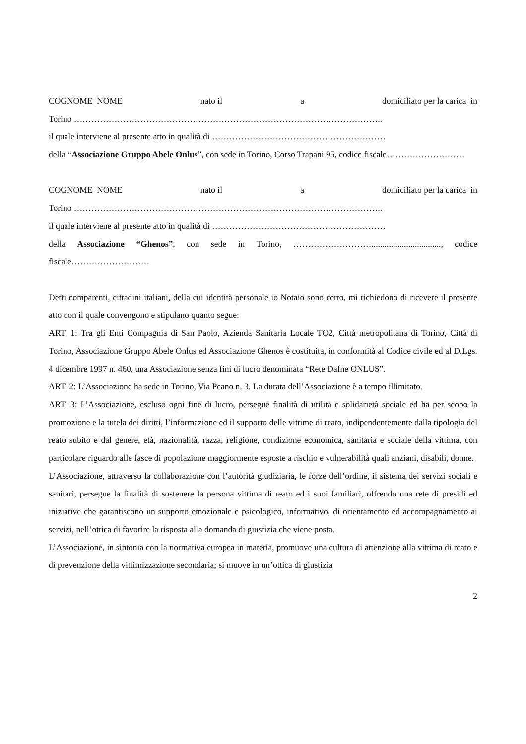COGNOME NOME nato il a domiciliato per la carica in
Torino ……………………………………………………………………………………………..
il quale interviene al presente atto in qualità di ……………………………………………………
della “Associazione Gruppo Abele Onlus”, con sede in Torino, Corso Trapani 95, codice fiscale………………………
COGNOME NOME nato il a domiciliato per la carica in
Torino ……………………………………………………………………………………………..
il quale interviene al presente atto in qualità di ……………………………………………………
della Associazione “Ghenos”, con sede in Torino, ………………………................................, codice fiscale………………………
Detti comparenti, cittadini italiani, della cui identità personale io Notaio sono certo, mi richiedono di ricevere il presente atto con il quale convengono e stipulano quanto segue:
ART. 1: Tra gli Enti Compagnia di San Paolo, Azienda Sanitaria Locale TO2, Città metropolitana di Torino, Città di Torino, Associazione Gruppo Abele Onlus ed Associazione Ghenos è costituita, in conformità al Codice civile ed al D.Lgs. 4 dicembre 1997 n. 460, una Associazione senza fini di lucro denominata “Rete Dafne ONLUS”.
ART. 2: L’Associazione ha sede in Torino, Via Peano n. 3. La durata dell’Associazione è a tempo illimitato.
ART. 3: L’Associazione, escluso ogni fine di lucro, persegue finalità di utilità e solidarietà sociale ed ha per scopo la promozione e la tutela dei diritti, l’informazione ed il supporto delle vittime di reato, indipendentemente dalla tipologia del reato subito e dal genere, età, nazionalità, razza, religione, condizione economica, sanitaria e sociale della vittima, con particolare riguardo alle fasce di popolazione maggiormente esposte a rischio e vulnerabilità quali anziani, disabili, donne.
L’Associazione, attraverso la collaborazione con l’autorità giudiziaria, le forze dell’ordine, il sistema dei servizi sociali e sanitari, persegue la finalità di sostenere la persona vittima di reato ed i suoi familiari, offrendo una rete di presidi ed iniziative che garantiscono un supporto emozionale e psicologico, informativo, di orientamento ed accompagnamento ai servizi, nell’ottica di favorire la risposta alla domanda di giustizia che viene posta.
L’Associazione, in sintonia con la normativa europea in materia, promuove una cultura di attenzione alla vittima di reato e di prevenzione della vittimizzazione secondaria; si muove in un’ottica di giustizia
2